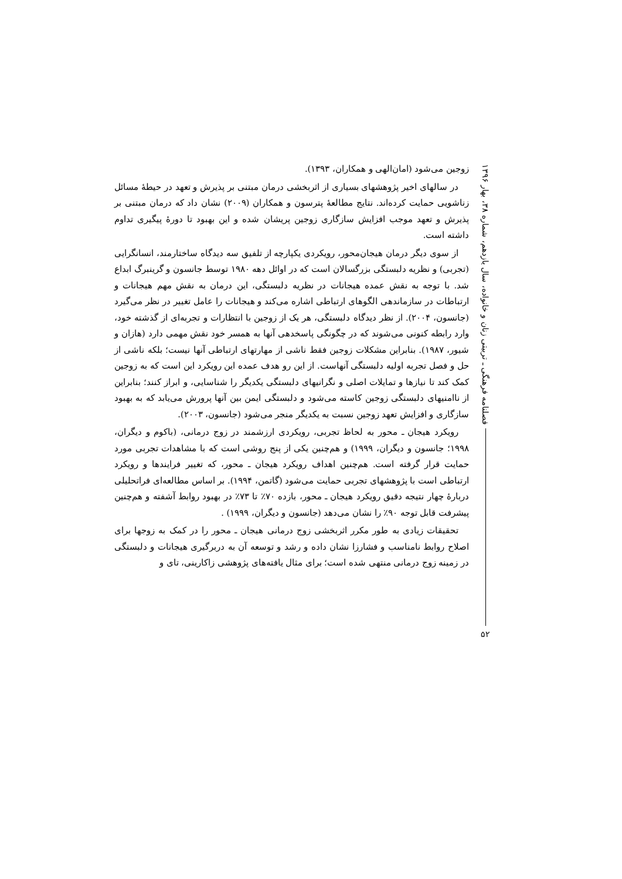زوجین می‌شود (امان‌الهی و همکاران، ۱۳۹۳).
در سالهای اخیر پژوهشهای بسیاری از اثربخشی درمان مبتنی بر پذیرش و تعهد در حیطهٔ مسائل زناشویی حمایت کرده‌اند. نتایج مطالعهٔ پترسون و همکاران (۲۰۰۹) نشان داد که درمان مبتنی بر پذیرش و تعهد موجب افزایش سازگاری زوجین پریشان شده و این بهبود تا دورهٔ پیگیری تداوم داشته است.
از سوی دیگر درمان هیجان‌محور، رویکردی یکپارچه از تلفیق سه دیدگاه ساختارمند، انسانگرایی (تجربی) و نظریه دلبستگی بزرگسالان است که در اوائل دهه ۱۹۸۰ توسط جانسون و گرینبرگ ابداع شد. با توجه به نقش عمده هیجانات در نظریه دلبستگی، این درمان به نقش مهم هیجانات و ارتباطات در سازماندهی الگوهای ارتباطی اشاره می‌کند و هیجانات را عامل تغییر در نظر می‌گیرد (جانسون، ۲۰۰۴). از نظر دیدگاه دلبستگی، هر یک از زوجین با انتظارات و تجربه‌ای از گذشته خود، وارد رابطه کنونی می‌شوند که در چگونگی پاسخدهی آنها به همسر خود نقش مهمی دارد (هازان و شیور، ۱۹۸۷). بنابراین مشکلات زوجین فقط ناشی از مهارتهای ارتباطی آنها نیست؛ بلکه ناشی از حل و فصل تجربه اولیه دلبستگی آنهاست. از این رو هدف عمده این رویکرد این است که به زوجین کمک کند تا نیازها و تمایلات اصلی و نگرانیهای دلبستگی یکدیگر را شناسایی، و ابراز کنند؛ بنابراین از ناامنیهای دلبستگی زوجین کاسته می‌شود و دلبستگی ایمن بین آنها پرورش می‌یابد که به بهبود سازگاری و افزایش تعهد زوجین نسبت به یکدیگر منجر می‌شود (جانسون، ۲۰۰۳).
رویکرد هیجان ـ محور به لحاظ تجربی، رویکردی ارزشمند در زوج درمانی، (باکوم و دیگران، ۱۹۹۸؛ جانسون و دیگران، ۱۹۹۹) و هم‌چنین یکی از پنج روشی است که با مشاهدات تجربی مورد حمایت قرار گرفته است. هم‌چنین اهداف رویکرد هیجان ـ محور، که تغییر فرایندها و رویکرد ارتباطی است با پژوهشهای تجربی حمایت می‌شود (گاتمن، ۱۹۹۴). بر اساس مطالعه‌ای فراتحلیلی دربارهٔ چهار نتیجه دقیق رویکرد هیجان ـ محور، بازده ۷۰٪ تا ۷۳٪ در بهبود روابط آشفته و هم‌چنین پیشرفت قابل توجه ۹۰٪ را نشان می‌دهد (جانسون و دیگران، ۱۹۹۹) .
تحقیقات زیادی به طور مکرر اثربخشی زوج درمانی هیجان ـ محور را در کمک به زوجها برای اصلاح روابط نامناسب و فشارزا نشان داده و رشد و توسعه آن به دربرگیری هیجانات و دلبستگی در زمینه زوج درمانی منتهی شده است؛ برای مثال یافته‌های پژوهشی زاکارینی، تای و
فصلنامه فرهنگی ـ تربیتی زنان و خانواده، سال یازدهم، شماره ۳۸، بهار ۱۳۹۶
۵۲